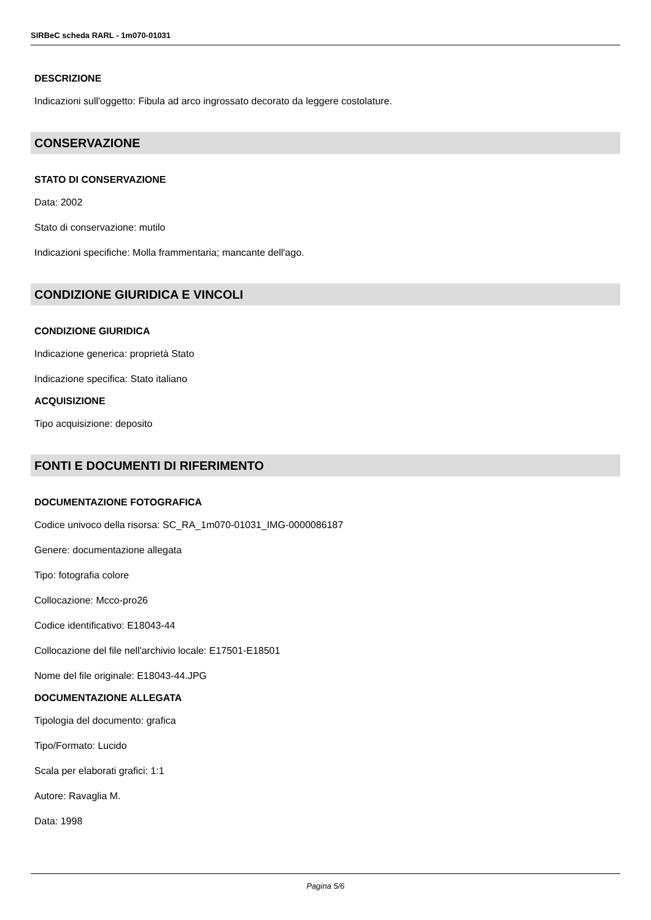SIRBeC scheda RARL - 1m070-01031
DESCRIZIONE
Indicazioni sull'oggetto: Fibula ad arco ingrossato decorato da leggere costolature.
CONSERVAZIONE
STATO DI CONSERVAZIONE
Data: 2002
Stato di conservazione: mutilo
Indicazioni specifiche: Molla frammentaria; mancante dell'ago.
CONDIZIONE GIURIDICA E VINCOLI
CONDIZIONE GIURIDICA
Indicazione generica: proprietà Stato
Indicazione specifica: Stato italiano
ACQUISIZIONE
Tipo acquisizione: deposito
FONTI E DOCUMENTI DI RIFERIMENTO
DOCUMENTAZIONE FOTOGRAFICA
Codice univoco della risorsa: SC_RA_1m070-01031_IMG-0000086187
Genere: documentazione allegata
Tipo: fotografia colore
Collocazione: Mcco-pro26
Codice identificativo: E18043-44
Collocazione del file nell'archivio locale: E17501-E18501
Nome del file originale: E18043-44.JPG
DOCUMENTAZIONE ALLEGATA
Tipologia del documento: grafica
Tipo/Formato: Lucido
Scala per elaborati grafici: 1:1
Autore: Ravaglia M.
Data: 1998
Pagina 5/6